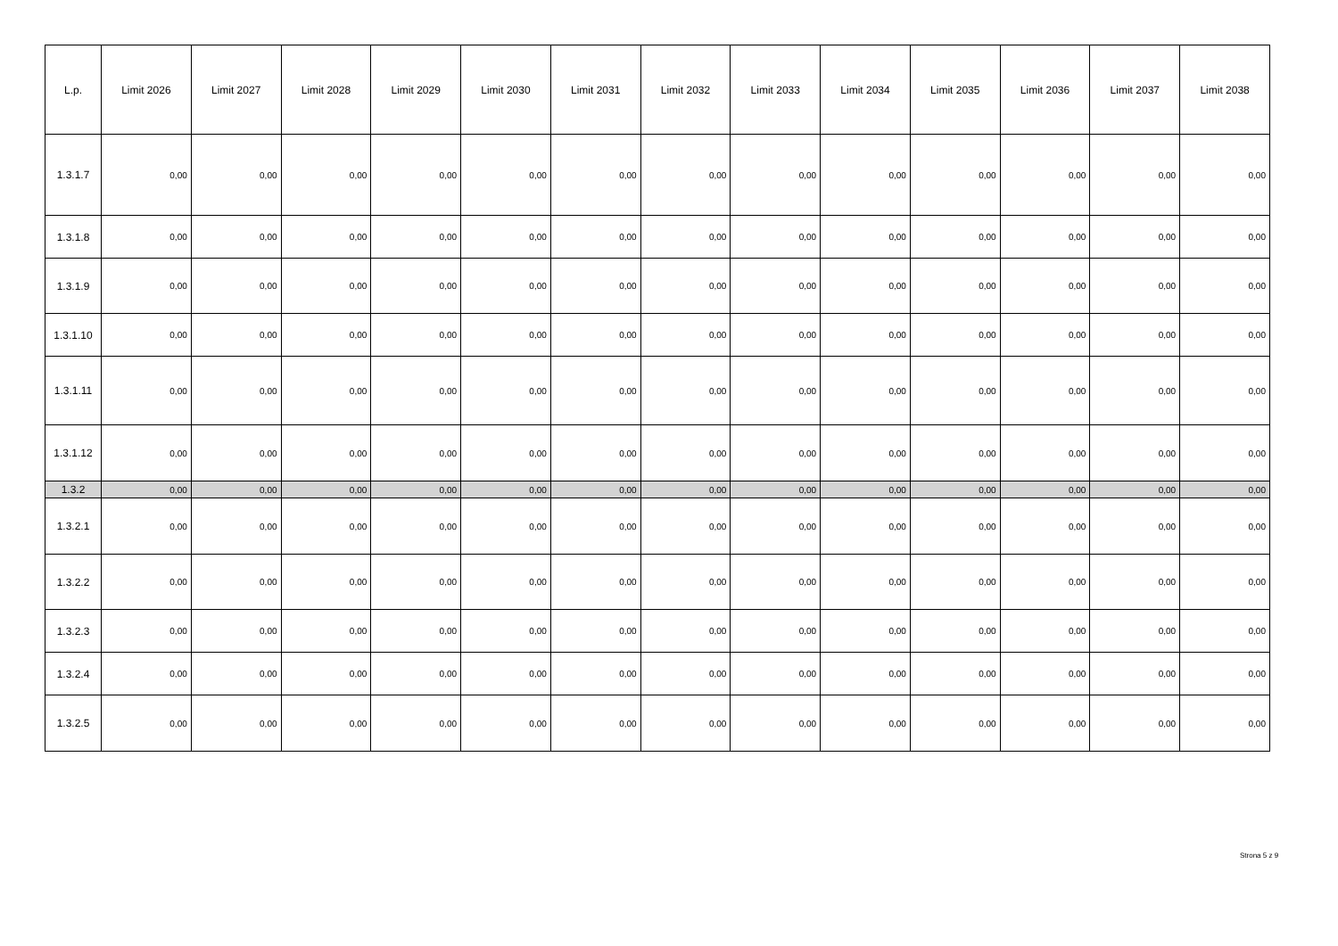| L.p. | Limit 2026 | Limit 2027 | Limit 2028 | Limit 2029 | Limit 2030 | Limit 2031 | Limit 2032 | Limit 2033 | Limit 2034 | Limit 2035 | Limit 2036 | Limit 2037 | Limit 2038 |
| --- | --- | --- | --- | --- | --- | --- | --- | --- | --- | --- | --- | --- | --- |
| 1.3.1.7 | 0,00 | 0,00 | 0,00 | 0,00 | 0,00 | 0,00 | 0,00 | 0,00 | 0,00 | 0,00 | 0,00 | 0,00 | 0,00 |
| 1.3.1.8 | 0,00 | 0,00 | 0,00 | 0,00 | 0,00 | 0,00 | 0,00 | 0,00 | 0,00 | 0,00 | 0,00 | 0,00 | 0,00 |
| 1.3.1.9 | 0,00 | 0,00 | 0,00 | 0,00 | 0,00 | 0,00 | 0,00 | 0,00 | 0,00 | 0,00 | 0,00 | 0,00 | 0,00 |
| 1.3.1.10 | 0,00 | 0,00 | 0,00 | 0,00 | 0,00 | 0,00 | 0,00 | 0,00 | 0,00 | 0,00 | 0,00 | 0,00 | 0,00 |
| 1.3.1.11 | 0,00 | 0,00 | 0,00 | 0,00 | 0,00 | 0,00 | 0,00 | 0,00 | 0,00 | 0,00 | 0,00 | 0,00 | 0,00 |
| 1.3.1.12 | 0,00 | 0,00 | 0,00 | 0,00 | 0,00 | 0,00 | 0,00 | 0,00 | 0,00 | 0,00 | 0,00 | 0,00 | 0,00 |
| 1.3.2 | 0,00 | 0,00 | 0,00 | 0,00 | 0,00 | 0,00 | 0,00 | 0,00 | 0,00 | 0,00 | 0,00 | 0,00 | 0,00 |
| 1.3.2.1 | 0,00 | 0,00 | 0,00 | 0,00 | 0,00 | 0,00 | 0,00 | 0,00 | 0,00 | 0,00 | 0,00 | 0,00 | 0,00 |
| 1.3.2.2 | 0,00 | 0,00 | 0,00 | 0,00 | 0,00 | 0,00 | 0,00 | 0,00 | 0,00 | 0,00 | 0,00 | 0,00 | 0,00 |
| 1.3.2.3 | 0,00 | 0,00 | 0,00 | 0,00 | 0,00 | 0,00 | 0,00 | 0,00 | 0,00 | 0,00 | 0,00 | 0,00 | 0,00 |
| 1.3.2.4 | 0,00 | 0,00 | 0,00 | 0,00 | 0,00 | 0,00 | 0,00 | 0,00 | 0,00 | 0,00 | 0,00 | 0,00 | 0,00 |
| 1.3.2.5 | 0,00 | 0,00 | 0,00 | 0,00 | 0,00 | 0,00 | 0,00 | 0,00 | 0,00 | 0,00 | 0,00 | 0,00 | 0,00 |
Strona 5 z 9